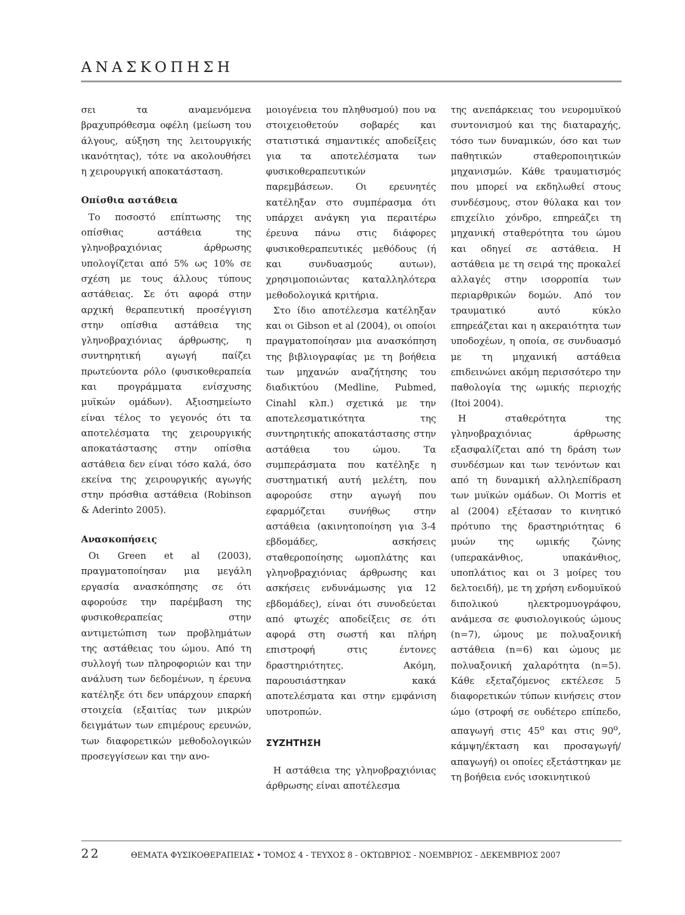ΑΝΑΣΚΟΠΗΣΗ
σει τα αναμενόμενα βραχυπρόθεσμα οφέλη (μείωση του άλγους, αύξηση της λειτουργικής ικανότητας), τότε να ακολουθήσει η χειρουργική αποκατάσταση.
Οπίσθια αστάθεια
Το ποσοστό επίπτωσης της οπίσθιας αστάθεια της γληνοβραχιόνιας άρθρωσης υπολογίζεται από 5% ως 10% σε σχέση με τους άλλους τύπους αστάθειας. Σε ότι αφορά στην αρχική θεραπευτική προσέγγιση στην οπίσθια αστάθεια της γληνοβραχιόνιας άρθρωσης, η συντηρητική αγωγή παίζει πρωτεύοντα ρόλο (φυσικοθεραπεία και προγράμματα ενίσχυσης μυϊκών ομάδων). Αξιοσημείωτο είναι τέλος το γεγονός ότι τα αποτελέσματα της χειρουργικής αποκατάστασης στην οπίσθια αστάθεια δεν είναι τόσο καλά, όσο εκείνα της χειρουργικής αγωγής στην πρόσθια αστάθεια (Robinson & Aderinto 2005).
Ανασκοπήσεις
Οι Green et al (2003), πραγματοποίησαν μια μεγάλη εργασία ανασκόπησης σε ότι αφορούσε την παρέμβαση της φυσικοθεραπείας στην αντιμετώπιση των προβλημάτων της αστάθειας του ώμου. Από τη συλλογή των πληροφοριών και την ανάλυση των δεδομένων, η έρευνα κατέληξε ότι δεν υπάρχουν επαρκή στοιχεία (εξαιτίας των μικρών δειγμάτων των επιμέρους ερευνών, των διαφορετικών μεθοδολογικών προσεγγίσεων και την ανο-
μοιογένεια του πληθυσμού) που να στοιχειοθετούν σοβαρές και στατιστικά σημαντικές αποδείξεις για τα αποτελέσματα των φυσικοθεραπευτικών παρεμβάσεων. Οι ερευνητές κατέληξαν στο συμπέρασμα ότι υπάρχει ανάγκη για περαιτέρω έρευνα πάνω στις διάφορες φυσικοθεραπευτικές μεθόδους (ή και συνδυασμούς αυτων), χρησιμοποιώντας καταλληλότερα μεθοδολογικά κριτήρια.
Στο ίδιο αποτέλεσμα κατέληξαν και οι Gibson et al (2004), οι οποίοι πραγματοποίησαν μια ανασκόπηση της βιβλιογραφίας με τη βοήθεια των μηχανών αναζήτησης του διαδικτύου (Medline, Pubmed, Cinahl κλπ.) σχετικά με την αποτελεσματικότητα της συντηρητικής αποκατάστασης στην αστάθεια του ώμου. Τα συμπεράσματα που κατέληξε η συστηματική αυτή μελέτη, που αφορούσε στην αγωγή που εφαρμόζεται συνήθως στην αστάθεια (ακινητοποίηση για 3-4 εβδομάδες, ασκήσεις σταθεροποίησης ωμοπλάτης και γληνοβραχιόνιας άρθρωσης και ασκήσεις ενδυνάμωσης για 12 εβδομάδες), είναι ότι συνοδεύεται από φτωχές αποδείξεις σε ότι αφορά στη σωστή και πλήρη επιστροφή στις έντονες δραστηριότητες. Ακόμη, παρουσιάστηκαν κακά αποτελέσματα και στην εμφάνιση υποτροπών.
ΣΥΖΗΤΗΣΗ
Η αστάθεια της γληνοβραχιόνιας άρθρωσης είναι αποτέλεσμα
της ανεπάρκειας του νευρομυϊκού συντονισμού και της διαταραχής, τόσο των δυναμικών, όσο και των παθητικών σταθεροποιητικών μηχανισμών. Κάθε τραυματισμός που μπορεί να εκδηλωθεί στους συνδέσμους, στον θύλακα και τον επιχείλιο χόνδρο, επηρεάζει τη μηχανική σταθερότητα του ώμου και οδηγεί σε αστάθεια. Η αστάθεια με τη σειρά της προκαλεί αλλαγές στην ισορροπία των περιαρθρικών δομών. Από τον τραυματικό αυτό κύκλο επηρεάζεται και η ακεραιότητα των υποδοχέων, η οποία, σε συνδυασμό με τη μηχανική αστάθεια επιδεινώνει ακόμη περισσότερο την παθολογία της ωμικής περιοχής (Itoi 2004).
Η σταθερότητα της γληνοβραχιόνιας άρθρωσης εξασφαλίζεται από τη δράση των συνδέσμων και των τενόντων και από τη δυναμική αλληλεπίδραση των μυϊκών ομάδων. Οι Morris et al (2004) εξέτασαν το κινητικό πρότυπο της δραστηριότητας 6 μυών της ωμικής ζώνης (υπερακάνθιος, υπακάνθιος, υποπλάτιος και οι 3 μοίρες του δελτοειδή), με τη χρήση ενδομυϊκού διπολικού ηλεκτρομυογράφου, ανάμεσα σε φυσιολογικούς ώμους (n=7), ώμους με πολυαξονική αστάθεια (n=6) και ώμους με πολυαξονική χαλαρότητα (n=5). Κάθε εξεταζόμενος εκτέλεσε 5 διαφορετικών τύπων κινήσεις στον ώμο (στροφή σε ουδέτερο επίπεδο, απαγωγή στις 45<sup>ο</sup> και στις 90<sup>ο</sup>, κάμψη/έκταση και προσαγωγή/ απαγωγή) οι οποίες εξετάστηκαν με τη βοήθεια ενός ισοκινητικού
22 ΘΕΜΑΤΑ ΦΥΣΙΚΟΘΕΡΑΠΕΙΑΣ • ΤΟΜΟΣ 4 - ΤΕΥΧΟΣ 8 - ΟΚΤΩΒΡΙΟΣ - ΝΟΕΜΒΡΙΟΣ - ΔΕΚΕΜΒΡΙΟΣ 2007